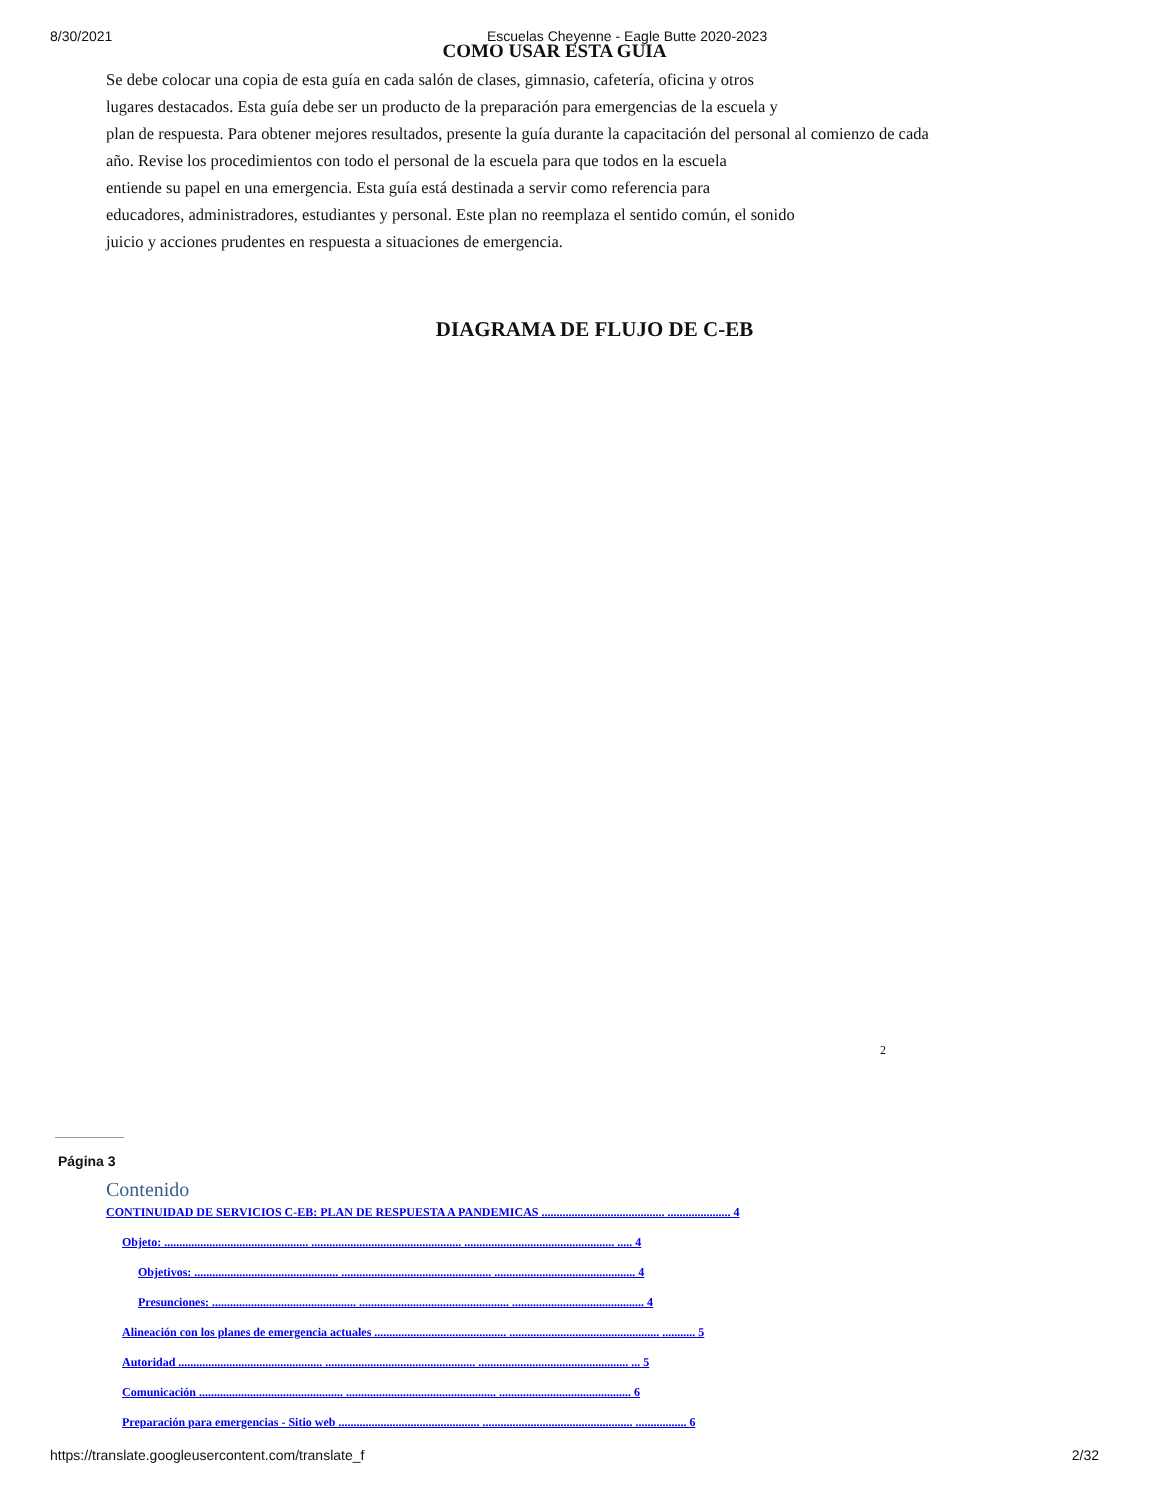8/30/2021 Escuelas Cheyenne - Eagle Butte 2020-2023
COMO USAR ESTA GUIA
Se debe colocar una copia de esta guía en cada salón de clases, gimnasio, cafetería, oficina y otros
lugares destacados. Esta guía debe ser un producto de la preparación para emergencias de la escuela y
plan de respuesta. Para obtener mejores resultados, presente la guía durante la capacitación del personal al comienzo de cada
año. Revise los procedimientos con todo el personal de la escuela para que todos en la escuela
entiende su papel en una emergencia. Esta guía está destinada a servir como referencia para
educadores, administradores, estudiantes y personal. Este plan no reemplaza el sentido común, el sonido
juicio y acciones prudentes en respuesta a situaciones de emergencia.
DIAGRAMA DE FLUJO DE C-EB
2
Página 3
Contenido
CONTINUIDAD DE SERVICIOS C-EB: PLAN DE RESPUESTA A PANDEMICAS ......................................... ..................... 4
Objeto: ................................................ .................................................. .................................................. ..... 4
Objetivos: ................................................ .................................................. ............................................... 4
Presunciones: ................................................ .................................................. ............................................ 4
Alineación con los planes de emergencia actuales ............................................ .................................................. ........... 5
Autoridad ................................................ .................................................. .................................................. ... 5
Comunicación ................................................ .................................................. ............................................ 6
Preparación para emergencias - Sitio web ............................................... .................................................. ................. 6
https://translate.googleusercontent.com/translate_f 2/32